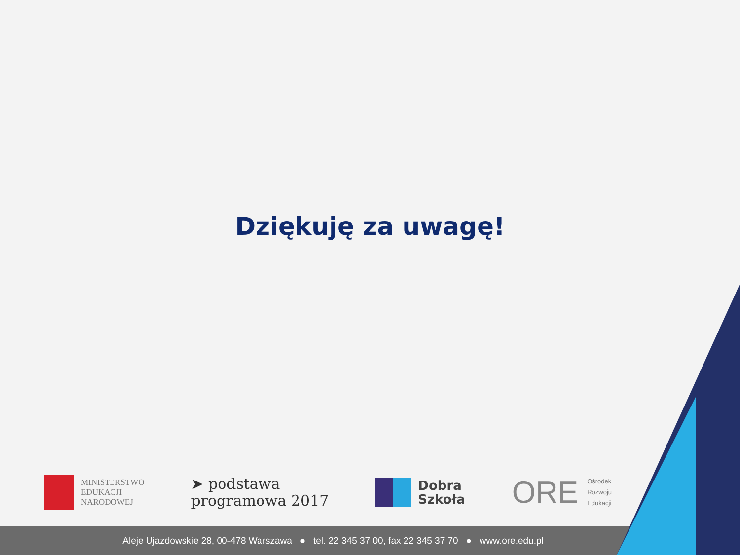Dziękuję za uwagę!
MINISTERSTWO
EDUKACJI
NARODOWEJ
➤ podstawa
programowa 2017
Dobra
Szkoła
ORE Ośrodek
Rozwoju
Edukacji
Aleje Ujazdowskie 28, 00-478 Warszawa ● tel. 22 345 37 00, fax 22 345 37 70 ● www.ore.edu.pl